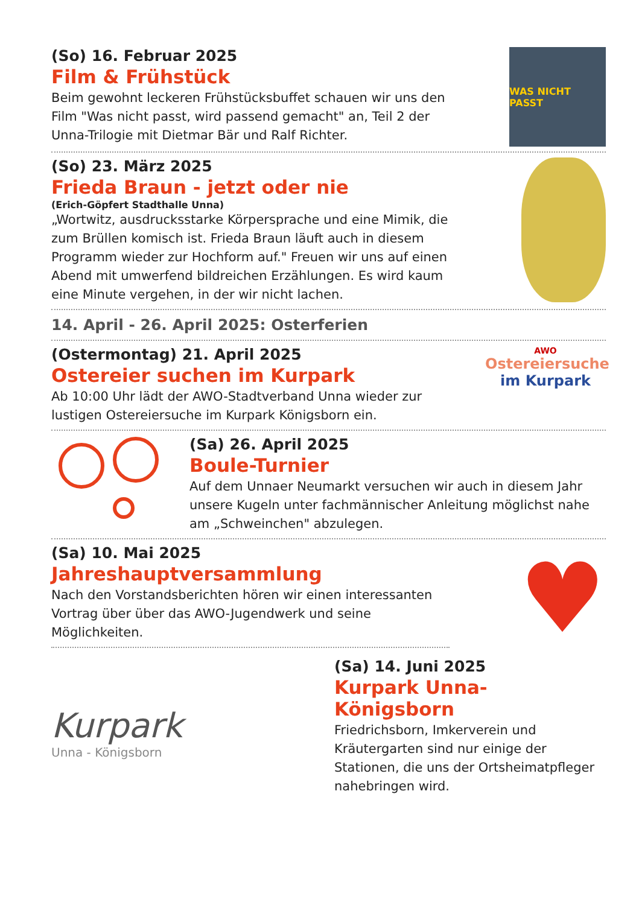(So) 16. Februar 2025
Film & Frühstück
Beim gewohnt leckeren Frühstücksbuffet schauen wir uns den Film "Was nicht passt, wird passend gemacht" an, Teil 2 der Unna-Trilogie mit Dietmar Bär und Ralf Richter.
WAS NICHT PASST
(So) 23. März 2025
Frieda Braun - jetzt oder nie
(Erich-Göpfert Stadthalle Unna)
„Wortwitz, ausdrucksstarke Körpersprache und eine Mimik, die zum Brüllen komisch ist. Frieda Braun läuft auch in diesem Programm wieder zur Hochform auf." Freuen wir uns auf einen Abend mit umwerfend bildreichen Erzählungen. Es wird kaum eine Minute vergehen, in der wir nicht lachen.
14. April - 26. April 2025: Osterferien
(Ostermontag) 21. April 2025
Ostereier suchen im Kurpark
Ab 10:00 Uhr lädt der AWO-Stadtverband Unna wieder zur lustigen Ostereiersuche im Kurpark Königsborn ein.
AWO
Ostereiersuche
im Kurpark
(Sa) 26. April 2025
Boule-Turnier
Auf dem Unnaer Neumarkt versuchen wir auch in diesem Jahr unsere Kugeln unter fachmännischer Anleitung möglichst nahe am „Schweinchen" abzulegen.
(Sa) 10. Mai 2025
Jahreshauptversammlung
Nach den Vorstandsberichten hören wir einen interessanten Vortrag über über das AWO-Jugendwerk und seine Möglichkeiten.
♥
Kurpark
Unna - Königsborn
(Sa) 14. Juni 2025
Kurpark Unna-Königsborn
Friedrichsborn, Imkerverein und Kräutergarten sind nur einige der Stationen, die uns der Ortsheimatpfleger nahebringen wird.